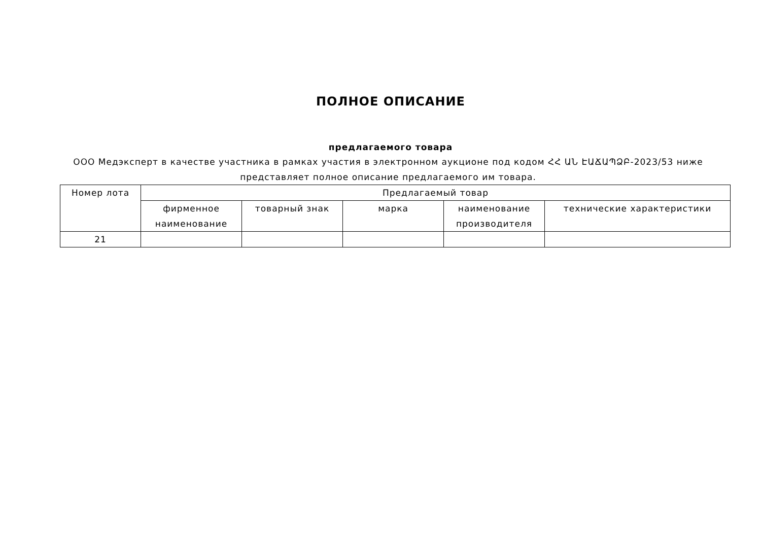ПОЛНОЕ ОПИСАНИЕ
предлагаемого товара
ООО Медэксперт в качестве участника в рамках участия в электронном аукционе под кодом ՀՀ ԱՆ ԷԱՃԱՊՁԲ-2023/53 ниже представляет полное описание предлагаемого им товара.
| Номер лота | Предлагаемый товар | | | | |
| --- | --- | --- | --- | --- | --- |
| | фирменное наименование | товарный знак | марка | наименование производителя | технические характеристики |
| 21 | | | | | |